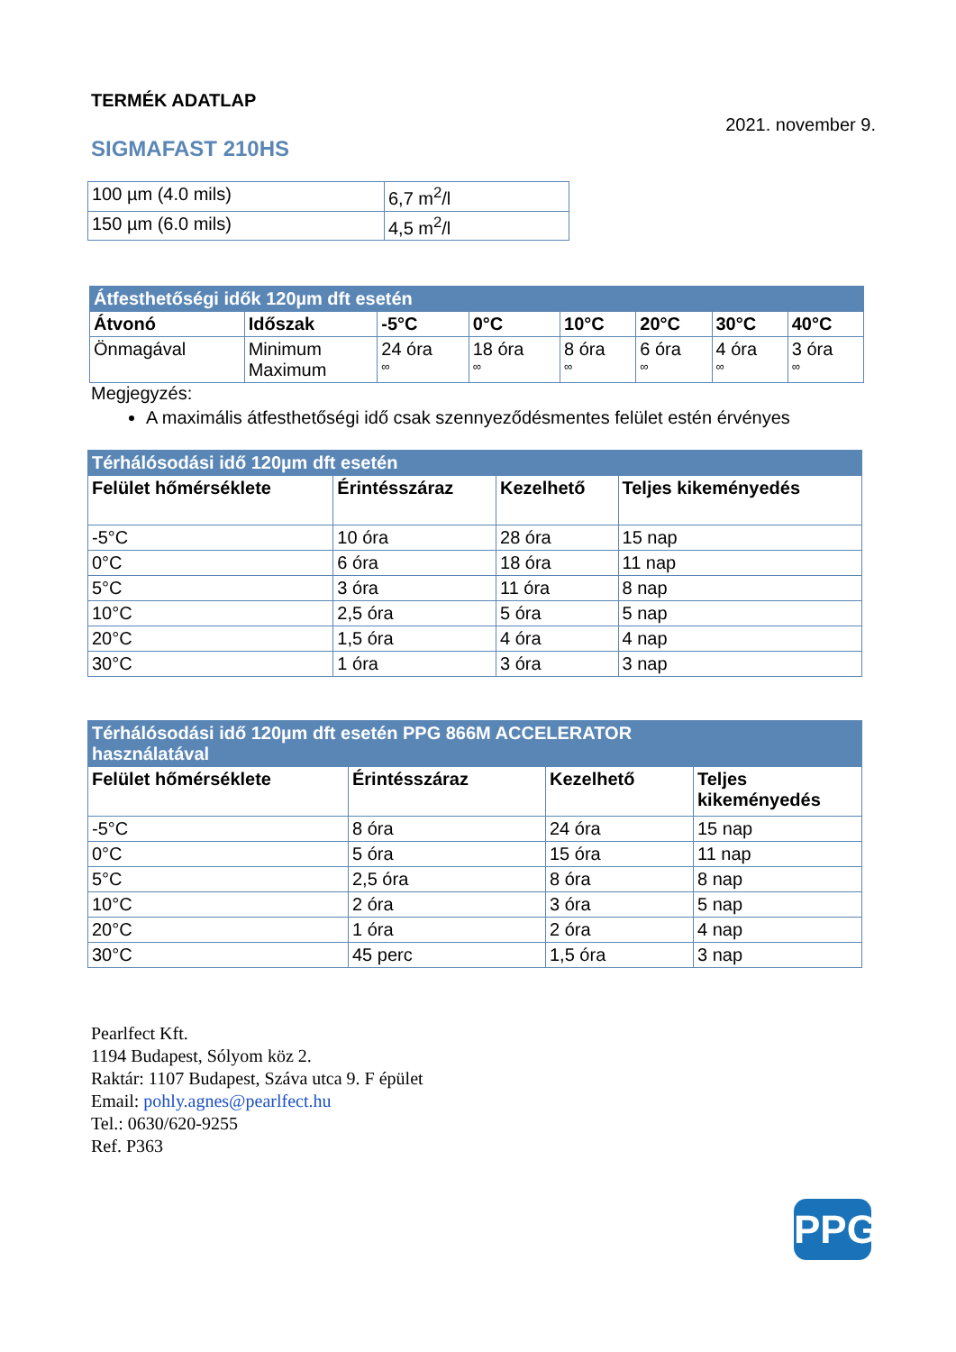TERMÉK ADATLAP
2021. november 9.
SIGMAFAST 210HS
| 100 µm (4.0 mils) | 6,7 m<sup>2</sup>/l |
| 150 µm (6.0 mils) | 4,5 m<sup>2</sup>/l |
| Átfesthetőségi idők 120µm dft esetén | | | | | | | |
| Átvonó | Időszak | -5°C | 0°C | 10°C | 20°C | 30°C | 40°C |
| Önmagával | Minimum Maximum | 24 óra ∞ | 18 óra ∞ | 8 óra ∞ | 6 óra ∞ | 4 óra ∞ | 3 óra ∞ |
Megjegyzés:
A maximális átfesthetőségi idő csak szennyeződésmentes felület estén érvényes
| Térhálósodási idő 120µm dft esetén | | | |
| Felület hőmérséklete | Érintésszáraz | Kezelhető | Teljes kikeményedés |
| -5°C | 10 óra | 28 óra | 15 nap |
| 0°C | 6 óra | 18 óra | 11 nap |
| 5°C | 3 óra | 11 óra | 8 nap |
| 10°C | 2,5 óra | 5 óra | 5 nap |
| 20°C | 1,5 óra | 4 óra | 4 nap |
| 30°C | 1 óra | 3 óra | 3 nap |
| Térhálósodási idő 120µm dft esetén PPG 866M ACCELERATOR használatával | | | |
| Felület hőmérséklete | Érintésszáraz | Kezelhető | Teljes kikeményedés |
| -5°C | 8 óra | 24 óra | 15 nap |
| 0°C | 5 óra | 15 óra | 11 nap |
| 5°C | 2,5 óra | 8 óra | 8 nap |
| 10°C | 2 óra | 3 óra | 5 nap |
| 20°C | 1 óra | 2 óra | 4 nap |
| 30°C | 45 perc | 1,5 óra | 3 nap |
Pearlfect Kft.
1194 Budapest, Sólyom köz 2.
Raktár: 1107 Budapest, Száva utca 9. F épület
Email: pohly.agnes@pearlfect.hu
Tel.: 0630/620-9255
Ref. P363
PPG